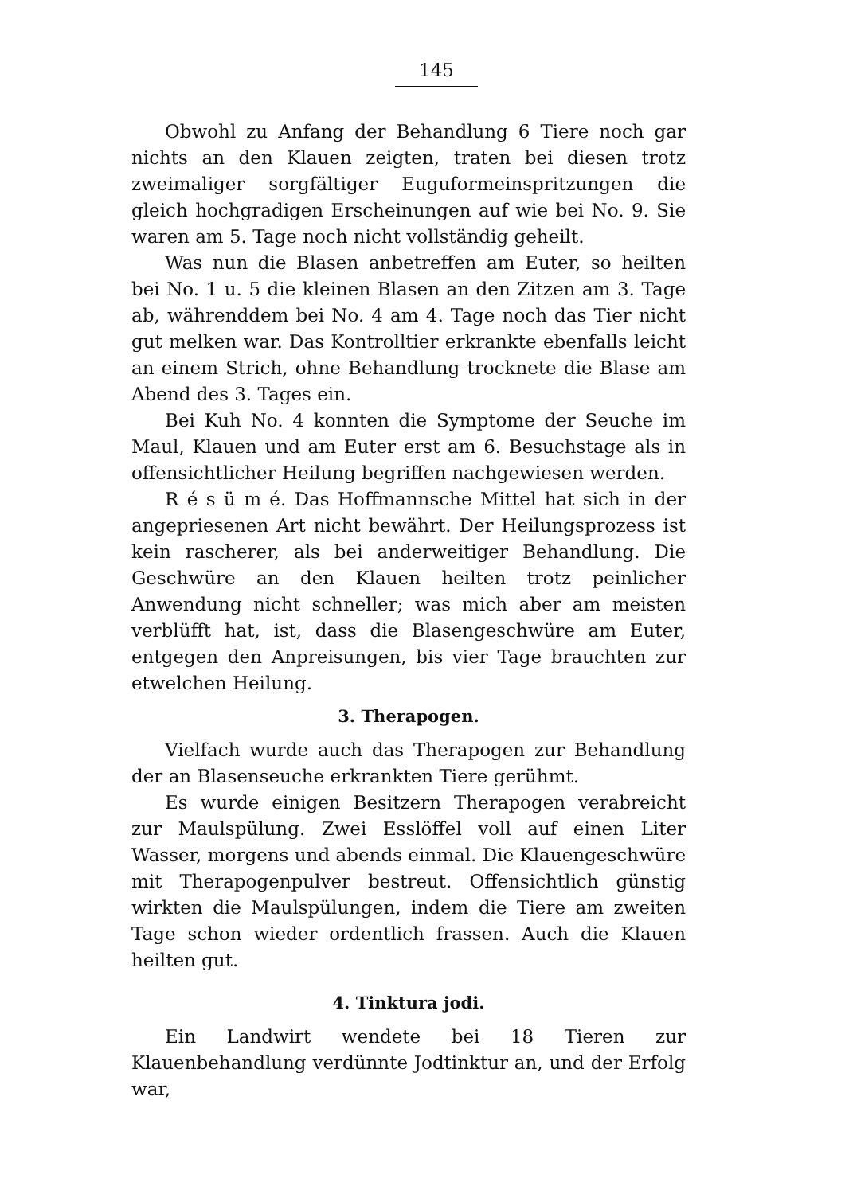145
Obwohl zu Anfang der Behandlung 6 Tiere noch gar nichts an den Klauen zeigten, traten bei diesen trotz zweimaliger sorgfältiger Euguformeinspritzungen die gleich hochgradigen Erscheinungen auf wie bei No. 9. Sie waren am 5. Tage noch nicht vollständig geheilt.
Was nun die Blasen anbetreffen am Euter, so heilten bei No. 1 u. 5 die kleinen Blasen an den Zitzen am 3. Tage ab, währenddem bei No. 4 am 4. Tage noch das Tier nicht gut melken war. Das Kontrolltier erkrankte ebenfalls leicht an einem Strich, ohne Behandlung trocknete die Blase am Abend des 3. Tages ein.
Bei Kuh No. 4 konnten die Symptome der Seuche im Maul, Klauen und am Euter erst am 6. Besuchstage als in offensichtlicher Heilung begriffen nachgewiesen werden.
R é s ü m é. Das Hoffmannsche Mittel hat sich in der angepriesenen Art nicht bewährt. Der Heilungsprozess ist kein rascherer, als bei anderweitiger Behandlung. Die Geschwüre an den Klauen heilten trotz peinlicher Anwendung nicht schneller; was mich aber am meisten verblüfft hat, ist, dass die Blasengeschwüre am Euter, entgegen den Anpreisungen, bis vier Tage brauchten zur etwelchen Heilung.
3. Therapogen.
Vielfach wurde auch das Therapogen zur Behandlung der an Blasenseuche erkrankten Tiere gerühmt.
Es wurde einigen Besitzern Therapogen verabreicht zur Maulspülung. Zwei Esslöffel voll auf einen Liter Wasser, morgens und abends einmal. Die Klauengeschwüre mit Therapogenpulver bestreut. Offensichtlich günstig wirkten die Maulspülungen, indem die Tiere am zweiten Tage schon wieder ordentlich frassen. Auch die Klauen heilten gut.
4. Tinktura jodi.
Ein Landwirt wendete bei 18 Tieren zur Klauenbehandlung verdünnte Jodtinktur an, und der Erfolg war,